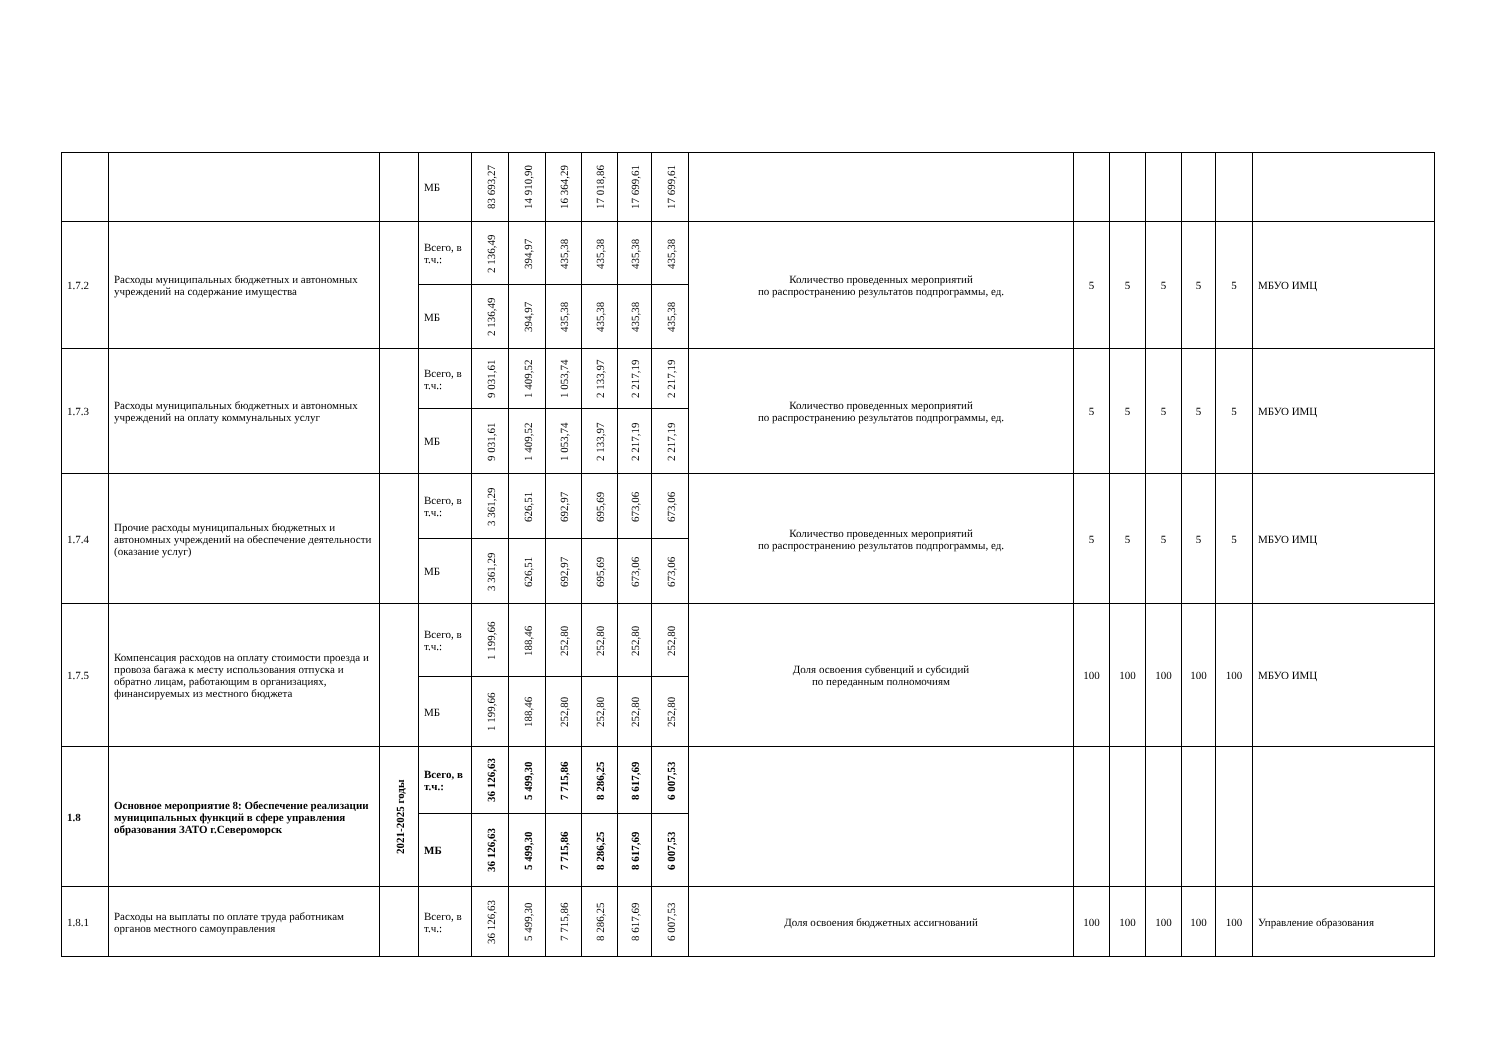| | | | МБ | 83 693,27 | 14 910,90 | 16 364,29 | 17 018,86 | 17 699,61 | 17 699,61 | | | | | | | |
| 1.7.2 | Расходы муниципальных бюджетных и автономных учреждений на содержание имущества | | Всего, в т.ч.: | 2 136,49 | 394,97 | 435,38 | 435,38 | 435,38 | 435,38 | Количество проведенных мероприятий по распространению результатов подпрограммы, ед. | 5 | 5 | 5 | 5 | 5 | МБУО ИМЦ |
| | | | МБ | 2 136,49 | 394,97 | 435,38 | 435,38 | 435,38 | 435,38 | | | | | | | |
| 1.7.3 | Расходы муниципальных бюджетных и автономных учреждений на оплату коммунальных услуг | | Всего, в т.ч.: | 9 031,61 | 1 409,52 | 1 053,74 | 2 133,97 | 2 217,19 | 2 217,19 | Количество проведенных мероприятий по распространению результатов подпрограммы, ед. | 5 | 5 | 5 | 5 | 5 | МБУО ИМЦ |
| | | | МБ | 9 031,61 | 1 409,52 | 1 053,74 | 2 133,97 | 2 217,19 | 2 217,19 | | | | | | | |
| 1.7.4 | Прочие расходы муниципальных бюджетных и автономных учреждений на обеспечение деятельности (оказание услуг) | | Всего, в т.ч.: | 3 361,29 | 626,51 | 692,97 | 695,69 | 673,06 | 673,06 | Количество проведенных мероприятий по распространению результатов подпрограммы, ед. | 5 | 5 | 5 | 5 | 5 | МБУО ИМЦ |
| | | | МБ | 3 361,29 | 626,51 | 692,97 | 695,69 | 673,06 | 673,06 | | | | | | | |
| 1.7.5 | Компенсация расходов на оплату стоимости проезда и провоза багажа к месту использования отпуска и обратно лицам, работающим в организациях, финансируемых из местного бюджета | | Всего, в т.ч.: | 1 199,66 | 188,46 | 252,80 | 252,80 | 252,80 | 252,80 | Доля освоения субвенций и субсидий по переданным полномочиям | 100 | 100 | 100 | 100 | 100 | МБУО ИМЦ |
| | | | МБ | 1 199,66 | 188,46 | 252,80 | 252,80 | 252,80 | 252,80 | | | | | | | |
| 1.8 | Основное мероприятие 8: Обеспечение реализации муниципальных функций в сфере управления образования ЗАТО г.Североморск | 2021-2025 годы | Всего, в т.ч.: | 36 126,63 | 5 499,30 | 7 715,86 | 8 286,25 | 8 617,69 | 6 007,53 | | | | | | | |
| | | | МБ | 36 126,63 | 5 499,30 | 7 715,86 | 8 286,25 | 8 617,69 | 6 007,53 | | | | | | | |
| 1.8.1 | Расходы на выплаты по оплате труда работникам органов местного самоуправления | | Всего, в т.ч.: | 36 126,63 | 5 499,30 | 7 715,86 | 8 286,25 | 8 617,69 | 6 007,53 | Доля освоения бюджетных ассигнований | 100 | 100 | 100 | 100 | 100 | Управление образования |